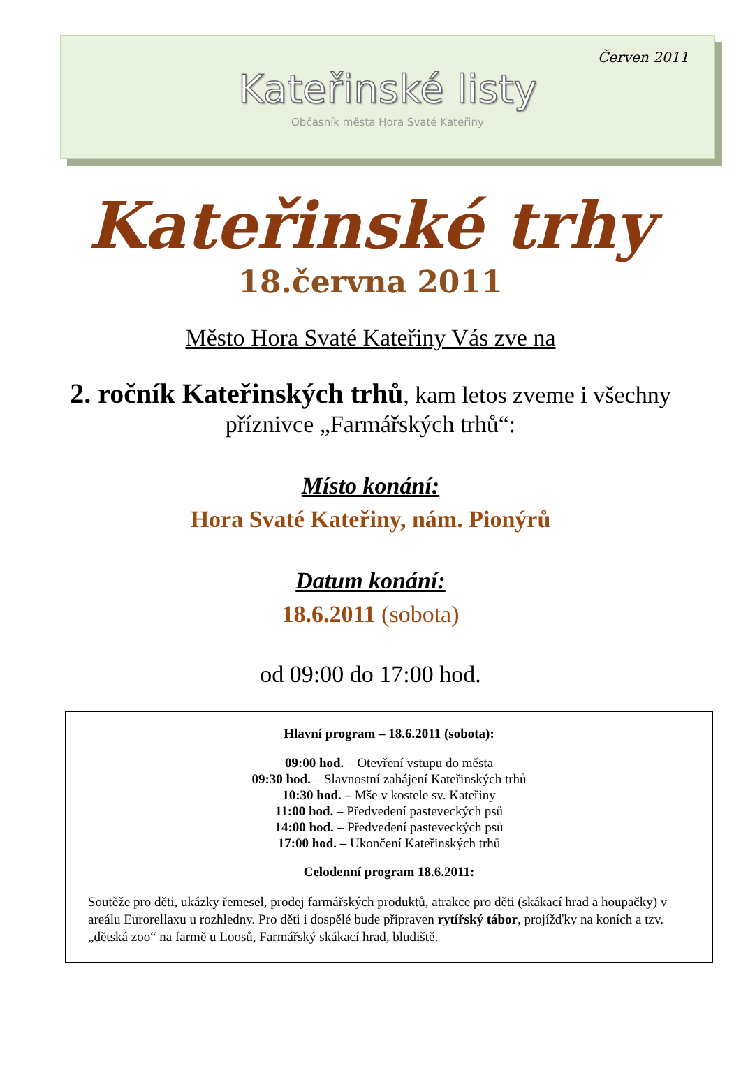Červen 2011
Kateřinské listy
Občasník města Hora Svaté Kateřiny
Kateřinské trhy
18.června 2011
Město Hora Svaté Kateřiny Vás zve na
2. ročník Kateřinských trhů, kam letos zveme i všechny příznivce „Farmářských trhů“:
Místo konání:
Hora Svaté Kateřiny, nám. Pionýrů
Datum konání:
18.6.2011 (sobota)
od 09:00 do 17:00 hod.
Hlavní program – 18.6.2011 (sobota):
09:00 hod. – Otevření vstupu do města
09:30 hod. – Slavnostní zahájení Kateřinských trhů
10:30 hod. – Mše v kostele sv. Kateřiny
11:00 hod. – Předvedení pasteveckých psů
14:00 hod. – Předvedení pasteveckých psů
17:00 hod. – Ukončení Kateřinských trhů
Celodenní program 18.6.2011:
Soutěže pro děti, ukázky řemesel, prodej farmářských produktů, atrakce pro děti (skákací hrad a houpačky) v areálu Eurorellaxu u rozhledny. Pro děti i dospělé bude připraven rytířský tábor, projížďky na koních a tzv. „dětská zoo“ na farmě u Loosů, Farmářský skákací hrad, bludiště.